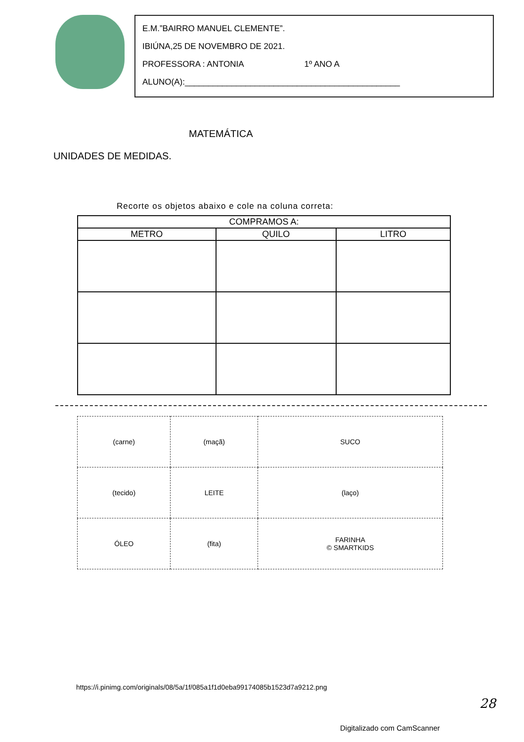E.M.”BAIRRO MANUEL CLEMENTE”.
IBIÚNA,25 DE NOVEMBRO DE 2021.
PROFESSORA : ANTONIA 1º ANO A
ALUNO(A):______________________________________________
MATEMÁTICA
UNIDADES DE MEDIDAS.
Recorte os objetos abaixo e cole na coluna correta:
| COMPRAMOS A: | | |
| --- | --- | --- |
| METRO | QUILO | LITRO |
| (carne) | (maçã) | SUCO |
| (tecido) | LEITE | (laço) |
| ÓLEO | (fita) | FARINHA © SMARTKIDS |
https://i.pinimg.com/originals/08/5a/1f/085a1f1d0eba99174085b1523d7a9212.png
28
Digitalizado com CamScanner